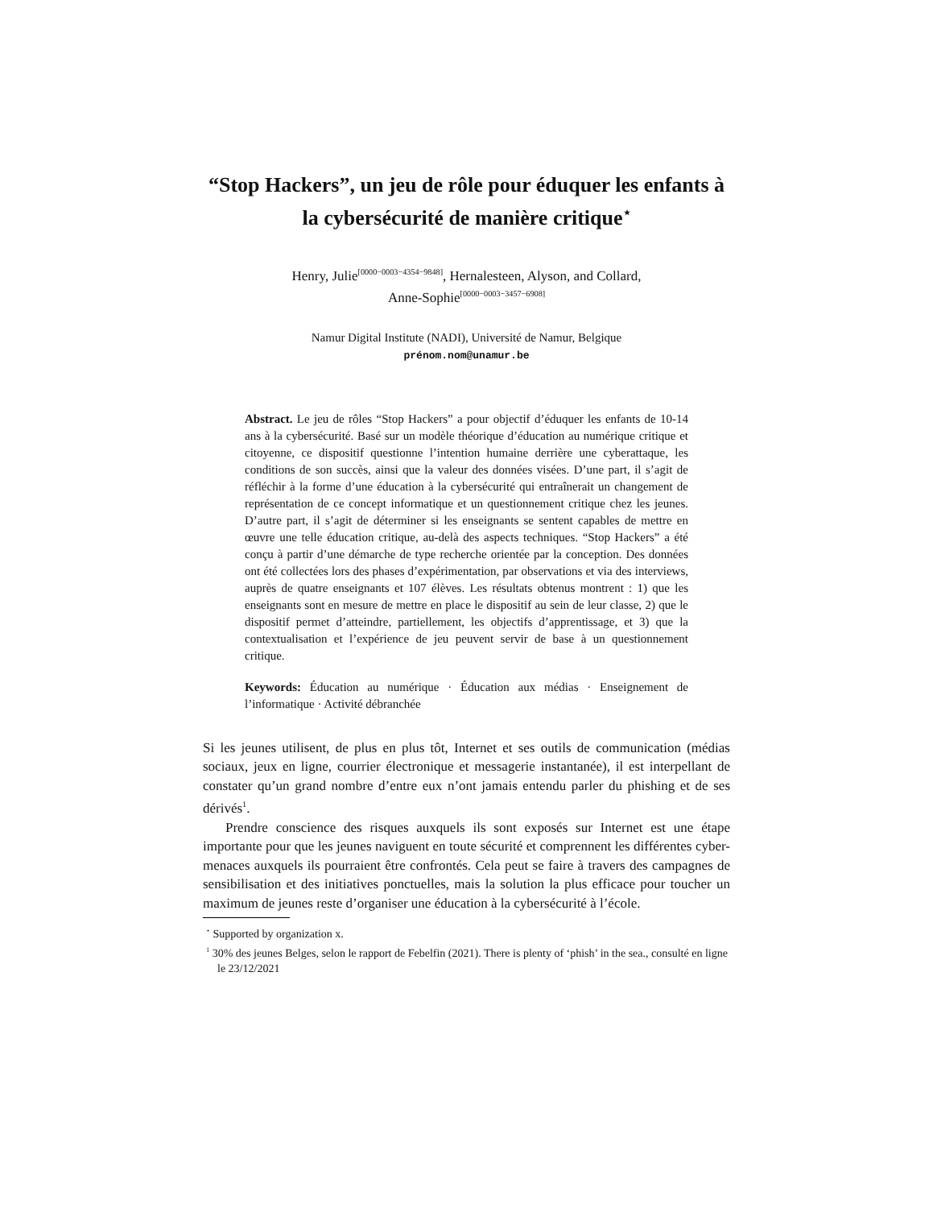“Stop Hackers”, un jeu de rôle pour éduquer les enfants à la cybersécurité de manière critique<sup>⋆</sup>
Henry, Julie<sup>[0000−0003−4354−9848]</sup>, Hernalesteen, Alyson, and Collard,
Anne-Sophie<sup>[0000−0003−3457−6908]</sup>
Namur Digital Institute (NADI), Université de Namur, Belgique
prénom.nom@unamur.be
Abstract. Le jeu de rôles “Stop Hackers” a pour objectif d’éduquer les enfants de 10-14 ans à la cybersécurité. Basé sur un modèle théorique d’éducation au numérique critique et citoyenne, ce dispositif questionne l’intention humaine derrière une cyberattaque, les conditions de son succès, ainsi que la valeur des données visées. D’une part, il s’agit de réfléchir à la forme d’une éducation à la cybersécurité qui entraînerait un changement de représentation de ce concept informatique et un questionnement critique chez les jeunes. D’autre part, il s’agit de déterminer si les enseignants se sentent capables de mettre en œuvre une telle éducation critique, au-delà des aspects techniques. “Stop Hackers” a été conçu à partir d’une démarche de type recherche orientée par la conception. Des données ont été collectées lors des phases d’expérimentation, par observations et via des interviews, auprès de quatre enseignants et 107 élèves. Les résultats obtenus montrent : 1) que les enseignants sont en mesure de mettre en place le dispositif au sein de leur classe, 2) que le dispositif permet d’atteindre, partiellement, les objectifs d’apprentissage, et 3) que la contextualisation et l’expérience de jeu peuvent servir de base à un questionnement critique.
Keywords: Éducation au numérique · Éducation aux médias · Enseignement de l’informatique · Activité débranchée
Si les jeunes utilisent, de plus en plus tôt, Internet et ses outils de communication (médias sociaux, jeux en ligne, courrier électronique et messagerie instantanée), il est interpellant de constater qu’un grand nombre d’entre eux n’ont jamais entendu parler du phishing et de ses dérivés<sup>1</sup>.
Prendre conscience des risques auxquels ils sont exposés sur Internet est une étape importante pour que les jeunes naviguent en toute sécurité et comprennent les différentes cyber-menaces auxquels ils pourraient être confrontés. Cela peut se faire à travers des campagnes de sensibilisation et des initiatives ponctuelles, mais la solution la plus efficace pour toucher un maximum de jeunes reste d’organiser une éducation à la cybersécurité à l’école.
<sup>⋆</sup> Supported by organization x.
<sup>1</sup> 30% des jeunes Belges, selon le rapport de Febelfin (2021). There is plenty of ‘phish’ in the sea., consulté en ligne le 23/12/2021